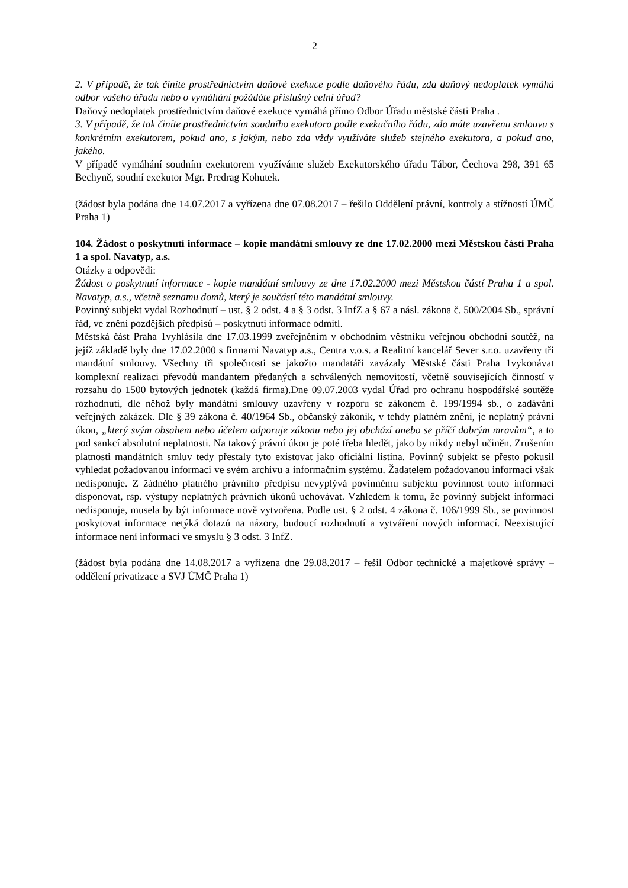2
2. V případě, že tak činíte prostřednictvím daňové exekuce podle daňového řádu, zda daňový nedoplatek vymáhá odbor vašeho úřadu nebo o vymáhání požádáte příslušný celní úřad?
Daňový nedoplatek prostřednictvím daňové exekuce vymáhá přímo Odbor Úřadu městské části Praha .
3. V případě, že tak činíte prostřednictvím soudního exekutora podle exekučního řádu, zda máte uzavřenu smlouvu s konkrétním exekutorem, pokud ano, s jakým, nebo zda vždy využíváte služeb stejného exekutora, a pokud ano, jakého.
V případě vymáhání soudním exekutorem využíváme služeb Exekutorského úřadu Tábor, Čechova 298, 391 65 Bechyně, soudní exekutor Mgr. Predrag Kohutek.
(žádost byla podána dne 14.07.2017 a vyřízena dne 07.08.2017 – řešilo Oddělení právní, kontroly a stížností ÚMČ Praha 1)
104. Žádost o poskytnutí informace – kopie mandátní smlouvy ze dne 17.02.2000 mezi Městskou částí Praha 1 a spol. Navatyp, a.s.
Otázky a odpovědi:
Žádost o poskytnutí informace - kopie mandátní smlouvy ze dne 17.02.2000 mezi Městskou částí Praha 1 a spol. Navatyp, a.s., včetně seznamu domů, který je součástí této mandátní smlouvy.
Povinný subjekt vydal Rozhodnutí – ust. § 2 odst. 4 a § 3 odst. 3 InfZ a § 67 a násl. zákona č. 500/2004 Sb., správní řád, ve znění pozdějších předpisů – poskytnutí informace odmítl.
Městská část Praha 1vyhlásila dne 17.03.1999 zveřejněním v obchodním věstníku veřejnou obchodní soutěž, na jejíž základě byly dne 17.02.2000 s firmami Navatyp a.s., Centra v.o.s. a Realitní kancelář Sever s.r.o. uzavřeny tři mandátní smlouvy. Všechny tři společnosti se jakožto mandatáři zavázaly Městské části Praha 1vykonávat komplexní realizaci převodů mandantem předaných a schválených nemovitostí, včetně souvisejících činností v rozsahu do 1500 bytových jednotek (každá firma).Dne 09.07.2003 vydal Úřad pro ochranu hospodářské soutěže rozhodnutí, dle něhož byly mandátní smlouvy uzavřeny v rozporu se zákonem č. 199/1994 sb., o zadávání veřejných zakázek. Dle § 39 zákona č. 40/1964 Sb., občanský zákoník, v tehdy platném znění, je neplatný právní úkon, „který svým obsahem nebo účelem odporuje zákonu nebo jej obchází anebo se příčí dobrým mravům“, a to pod sankcí absolutní neplatnosti. Na takový právní úkon je poté třeba hledět, jako by nikdy nebyl učiněn. Zrušením platnosti mandátních smluv tedy přestaly tyto existovat jako oficiální listina. Povinný subjekt se přesto pokusil vyhledat požadovanou informaci ve svém archivu a informačním systému. Žadatelem požadovanou informací však nedisponuje. Z žádného platného právního předpisu nevyplývá povinnému subjektu povinnost touto informací disponovat, rsp. výstupy neplatných právních úkonů uchovávat. Vzhledem k tomu, že povinný subjekt informací nedisponuje, musela by být informace nově vytvořena. Podle ust. § 2 odst. 4 zákona č. 106/1999 Sb., se povinnost poskytovat informace netýká dotazů na názory, budoucí rozhodnutí a vytváření nových informací. Neexistující informace není informací ve smyslu § 3 odst. 3 InfZ.
(žádost byla podána dne 14.08.2017 a vyřízena dne 29.08.2017 – řešil Odbor technické a majetkové správy – oddělení privatizace a SVJ ÚMČ Praha 1)